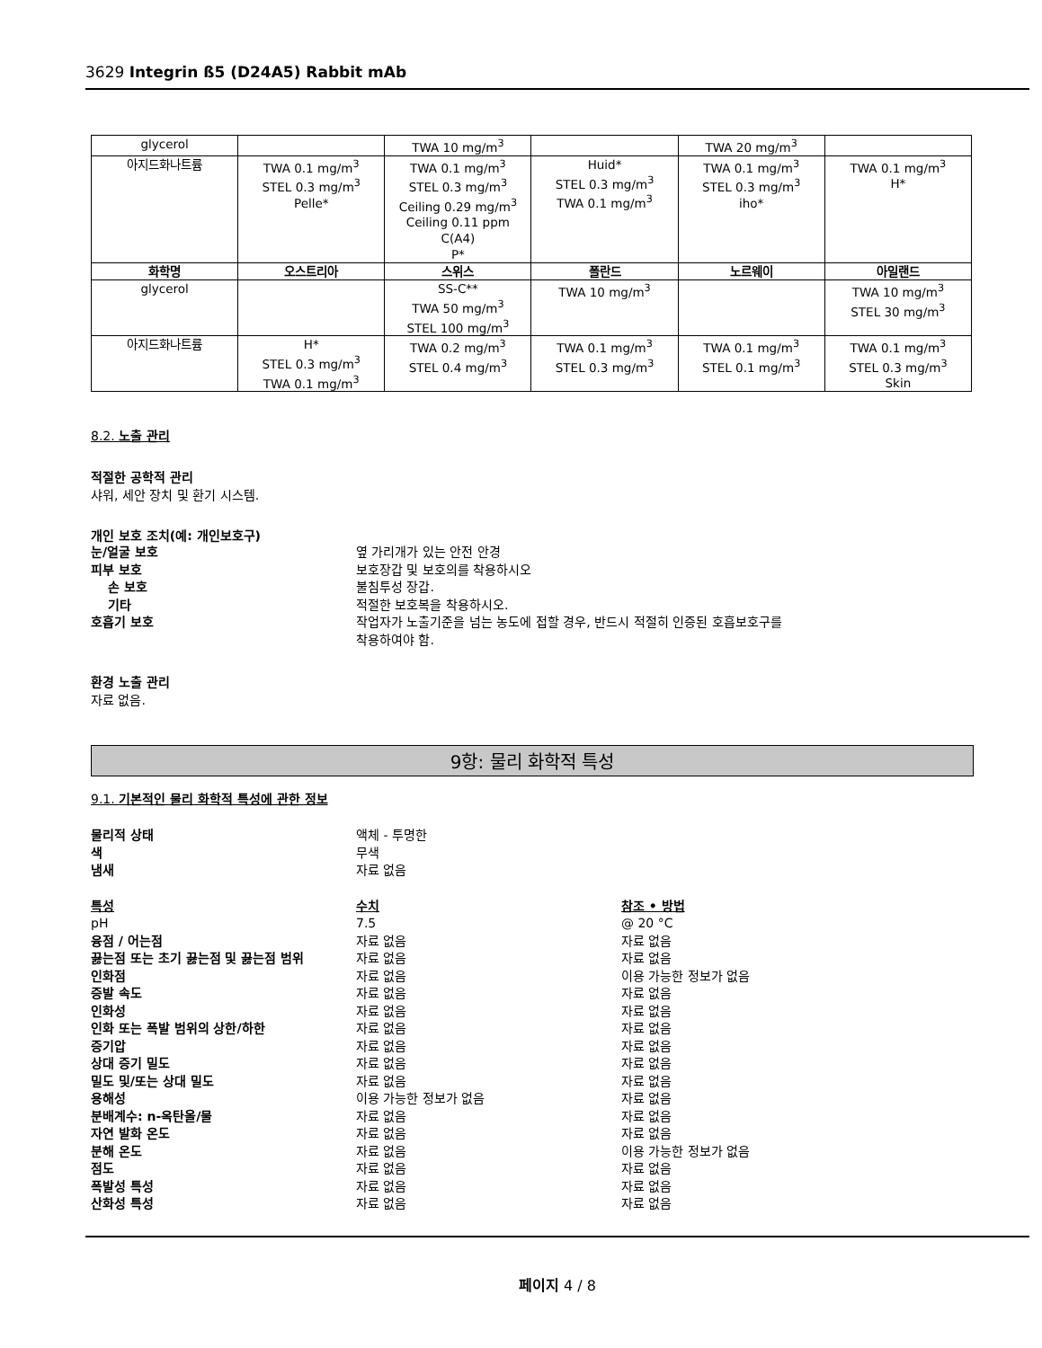3629 Integrin ß5 (D24A5) Rabbit mAb
| glycerol | | TWA 10 mg/m<sup>3</sup> | | TWA 20 mg/m<sup>3</sup> | |
| 아지드화나트륨 | TWA 0.1 mg/m<sup>3</sup> STEL 0.3 mg/m<sup>3</sup> Pelle* | TWA 0.1 mg/m<sup>3</sup> STEL 0.3 mg/m<sup>3</sup> Ceiling 0.29 mg/m<sup>3</sup> Ceiling 0.11 ppm C(A4) P* | Huid* STEL 0.3 mg/m<sup>3</sup> TWA 0.1 mg/m<sup>3</sup> | TWA 0.1 mg/m<sup>3</sup> STEL 0.3 mg/m<sup>3</sup> iho* | TWA 0.1 mg/m<sup>3</sup> H* |
| 화학명 | 오스트리아 | 스위스 | 폴란드 | 노르웨이 | 아일랜드 |
| glycerol | | SS-C** TWA 50 mg/m<sup>3</sup> STEL 100 mg/m<sup>3</sup> | TWA 10 mg/m<sup>3</sup> | | TWA 10 mg/m<sup>3</sup> STEL 30 mg/m<sup>3</sup> |
| 아지드화나트륨 | H* STEL 0.3 mg/m<sup>3</sup> TWA 0.1 mg/m<sup>3</sup> | TWA 0.2 mg/m<sup>3</sup> STEL 0.4 mg/m<sup>3</sup> | TWA 0.1 mg/m<sup>3</sup> STEL 0.3 mg/m<sup>3</sup> | TWA 0.1 mg/m<sup>3</sup> STEL 0.1 mg/m<sup>3</sup> | TWA 0.1 mg/m<sup>3</sup> STEL 0.3 mg/m<sup>3</sup> Skin |
8.2. 노출 관리
적절한 공학적 관리
샤워, 세안 장치 및 환기 시스템.
개인 보호 조치(예: 개인보호구)
눈/얼굴 보호 옆 가리개가 있는 안전 안경
피부 보호 보호장갑 및 보호의를 착용하시오
손 보호 불침투성 장갑.
기타 적절한 보호복을 착용하시오.
호흡기 보호 작업자가 노출기준을 넘는 농도에 접할 경우, 반드시 적절히 인증된 호흡보호구를
착용하여야 함.
환경 노출 관리
자료 없음.
9항: 물리 화학적 특성
9.1. 기본적인 물리 화학적 특성에 관한 정보
물리적 상태 액체 - 투명한
색 무색
냄새 자료 없음
특성 수치 참조 • 방법
pH 7.5 @ 20 °C
융점 / 어는점 자료 없음 자료 없음
끓는점 또는 초기 끓는점 및 끓는점 범위 자료 없음 자료 없음
인화점 자료 없음 이용 가능한 정보가 없음
증발 속도 자료 없음 자료 없음
인화성 자료 없음 자료 없음
인화 또는 폭발 범위의 상한/하한 자료 없음 자료 없음
증기압 자료 없음 자료 없음
상대 증기 밀도 자료 없음 자료 없음
밀도 및/또는 상대 밀도 자료 없음 자료 없음
용해성 이용 가능한 정보가 없음 자료 없음
분배계수: n-옥탄올/물 자료 없음 자료 없음
자연 발화 온도 자료 없음 자료 없음
분해 온도 자료 없음 이용 가능한 정보가 없음
점도 자료 없음 자료 없음
폭발성 특성 자료 없음 자료 없음
산화성 특성 자료 없음 자료 없음
페이지 4 / 8